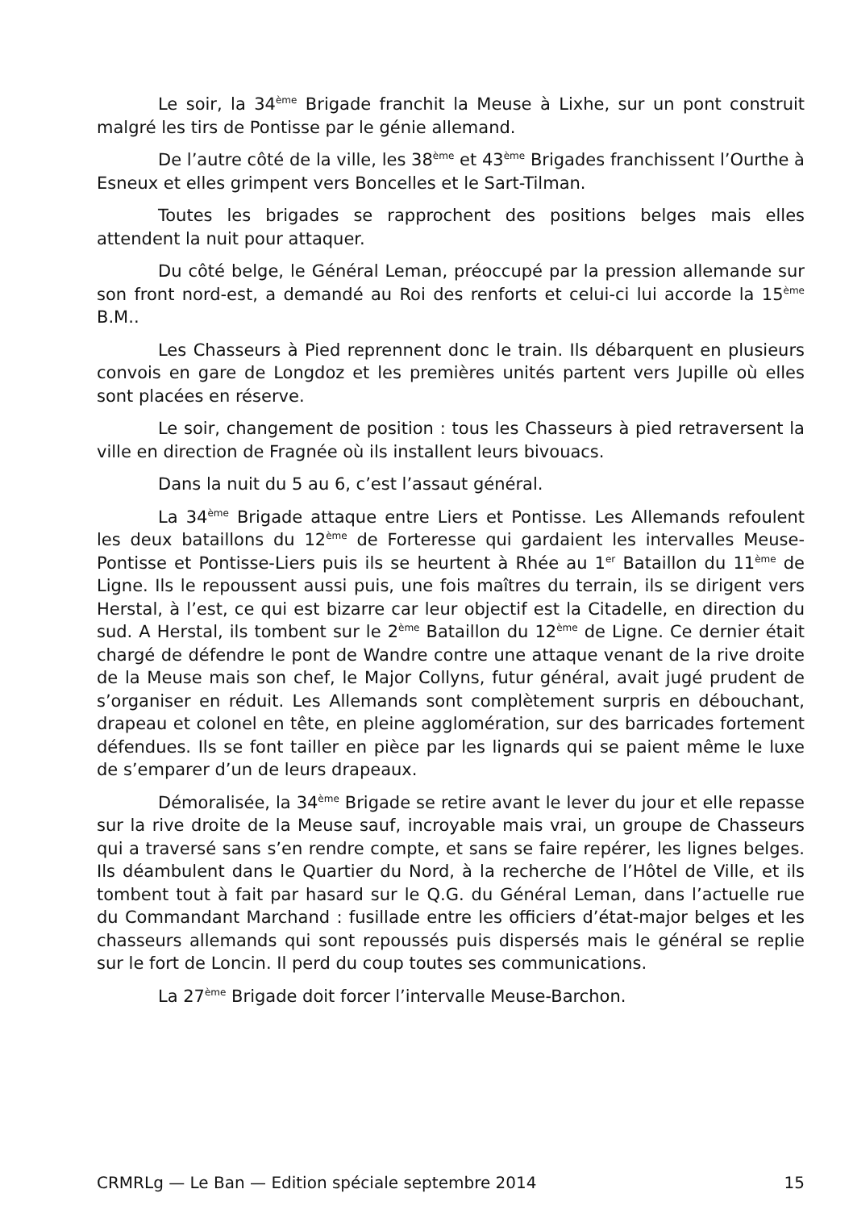Le soir, la 34<sup>ème</sup> Brigade franchit la Meuse à Lixhe, sur un pont construit malgré les tirs de Pontisse par le génie allemand.
De l’autre côté de la ville, les 38<sup>ème</sup> et 43<sup>ème</sup> Brigades franchissent l’Ourthe à Esneux et elles grimpent vers Boncelles et le Sart-Tilman.
Toutes les brigades se rapprochent des positions belges mais elles attendent la nuit pour attaquer.
Du côté belge, le Général Leman, préoccupé par la pression allemande sur son front nord-est, a demandé au Roi des renforts et celui-ci lui accorde la 15<sup>ème</sup> B.M..
Les Chasseurs à Pied reprennent donc le train. Ils débarquent en plusieurs convois en gare de Longdoz et les premières unités partent vers Jupille où elles sont placées en réserve.
Le soir, changement de position : tous les Chasseurs à pied retraversent la ville en direction de Fragnée où ils installent leurs bivouacs.
Dans la nuit du 5 au 6, c’est l’assaut général.
La 34<sup>ème</sup> Brigade attaque entre Liers et Pontisse. Les Allemands refoulent les deux bataillons du 12<sup>ème</sup> de Forteresse qui gardaient les intervalles Meuse-Pontisse et Pontisse-Liers puis ils se heurtent à Rhée au 1<sup>er</sup> Bataillon du 11<sup>ème</sup> de Ligne. Ils le repoussent aussi puis, une fois maîtres du terrain, ils se dirigent vers Herstal, à l’est, ce qui est bizarre car leur objectif est la Citadelle, en direction du sud. A Herstal, ils tombent sur le 2<sup>ème</sup> Bataillon du 12<sup>ème</sup> de Ligne. Ce dernier était chargé de défendre le pont de Wandre contre une attaque venant de la rive droite de la Meuse mais son chef, le Major Collyns, futur général, avait jugé prudent de s’organiser en réduit. Les Allemands sont complètement surpris en débouchant, drapeau et colonel en tête, en pleine agglomération, sur des barricades fortement défendues. Ils se font tailler en pièce par les lignards qui se paient même le luxe de s’emparer d’un de leurs drapeaux.
Démoralisée, la 34<sup>ème</sup> Brigade se retire avant le lever du jour et elle repasse sur la rive droite de la Meuse sauf, incroyable mais vrai, un groupe de Chasseurs qui a traversé sans s’en rendre compte, et sans se faire repérer, les lignes belges. Ils déambulent dans le Quartier du Nord, à la recherche de l’Hôtel de Ville, et ils tombent tout à fait par hasard sur le Q.G. du Général Leman, dans l’actuelle rue du Commandant Marchand : fusillade entre les officiers d’état-major belges et les chasseurs allemands qui sont repoussés puis dispersés mais le général se replie sur le fort de Loncin. Il perd du coup toutes ses communications.
La 27<sup>ème</sup> Brigade doit forcer l’intervalle Meuse-Barchon.
CRMRLg — Le Ban — Edition spéciale septembre 2014 15